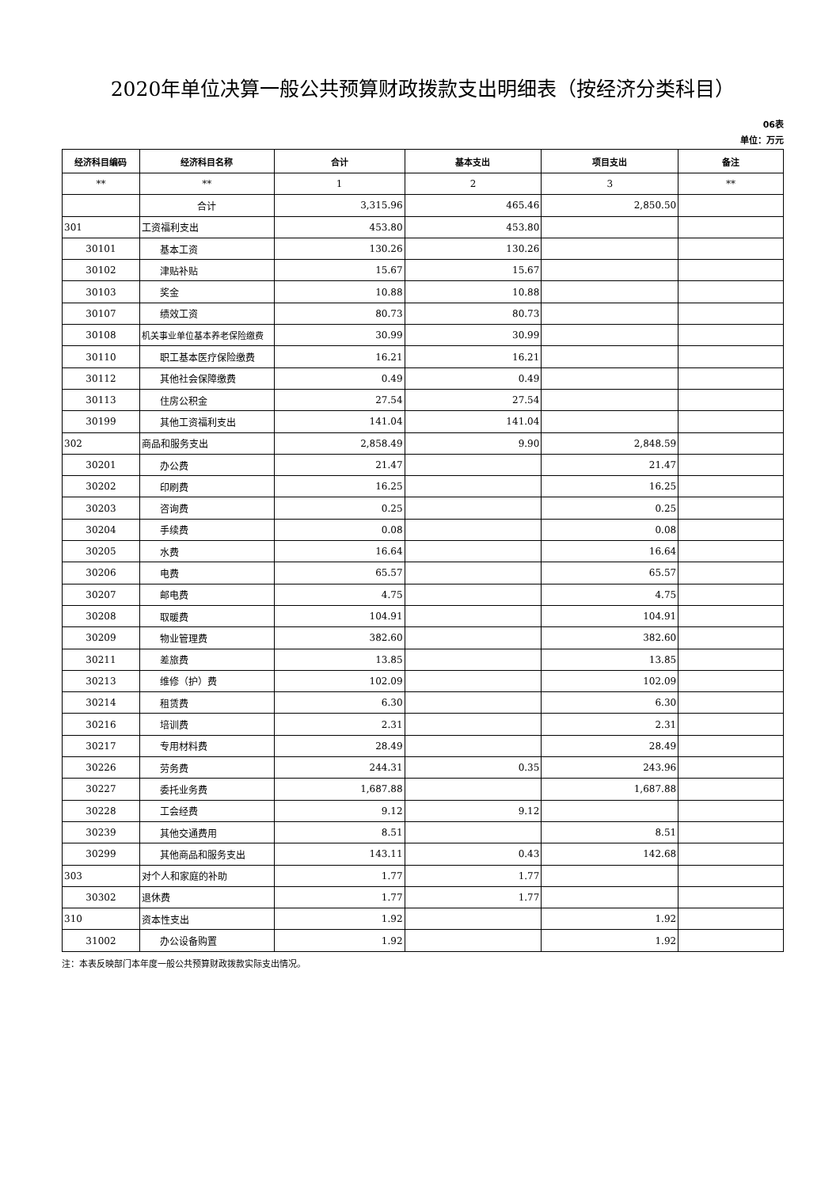2020年单位决算一般公共预算财政拨款支出明细表（按经济分类科目）
06表
单位：万元
| 经济科目编码 | 经济科目名称 | 合计 | 基本支出 | 项目支出 | 备注 |
| --- | --- | --- | --- | --- | --- |
| ** | ** | 1 | 2 | 3 | ** |
| | 合计 | 3,315.96 | 465.46 | 2,850.50 | |
| 301 | 工资福利支出 | 453.80 | 453.80 | | |
| 30101 | 基本工资 | 130.26 | 130.26 | | |
| 30102 | 津贴补贴 | 15.67 | 15.67 | | |
| 30103 | 奖金 | 10.88 | 10.88 | | |
| 30107 | 绩效工资 | 80.73 | 80.73 | | |
| 30108 | 机关事业单位基本养老保险缴费 | 30.99 | 30.99 | | |
| 30110 | 职工基本医疗保险缴费 | 16.21 | 16.21 | | |
| 30112 | 其他社会保障缴费 | 0.49 | 0.49 | | |
| 30113 | 住房公积金 | 27.54 | 27.54 | | |
| 30199 | 其他工资福利支出 | 141.04 | 141.04 | | |
| 302 | 商品和服务支出 | 2,858.49 | 9.90 | 2,848.59 | |
| 30201 | 办公费 | 21.47 | | 21.47 | |
| 30202 | 印刷费 | 16.25 | | 16.25 | |
| 30203 | 咨询费 | 0.25 | | 0.25 | |
| 30204 | 手续费 | 0.08 | | 0.08 | |
| 30205 | 水费 | 16.64 | | 16.64 | |
| 30206 | 电费 | 65.57 | | 65.57 | |
| 30207 | 邮电费 | 4.75 | | 4.75 | |
| 30208 | 取暖费 | 104.91 | | 104.91 | |
| 30209 | 物业管理费 | 382.60 | | 382.60 | |
| 30211 | 差旅费 | 13.85 | | 13.85 | |
| 30213 | 维修（护）费 | 102.09 | | 102.09 | |
| 30214 | 租赁费 | 6.30 | | 6.30 | |
| 30216 | 培训费 | 2.31 | | 2.31 | |
| 30217 | 专用材料费 | 28.49 | | 28.49 | |
| 30226 | 劳务费 | 244.31 | 0.35 | 243.96 | |
| 30227 | 委托业务费 | 1,687.88 | | 1,687.88 | |
| 30228 | 工会经费 | 9.12 | 9.12 | | |
| 30239 | 其他交通费用 | 8.51 | | 8.51 | |
| 30299 | 其他商品和服务支出 | 143.11 | 0.43 | 142.68 | |
| 303 | 对个人和家庭的补助 | 1.77 | 1.77 | | |
| 30302 | 退休费 | 1.77 | 1.77 | | |
| 310 | 资本性支出 | 1.92 | | 1.92 | |
| 31002 | 办公设备购置 | 1.92 | | 1.92 | |
注：本表反映部门本年度一般公共预算财政拨款实际支出情况。